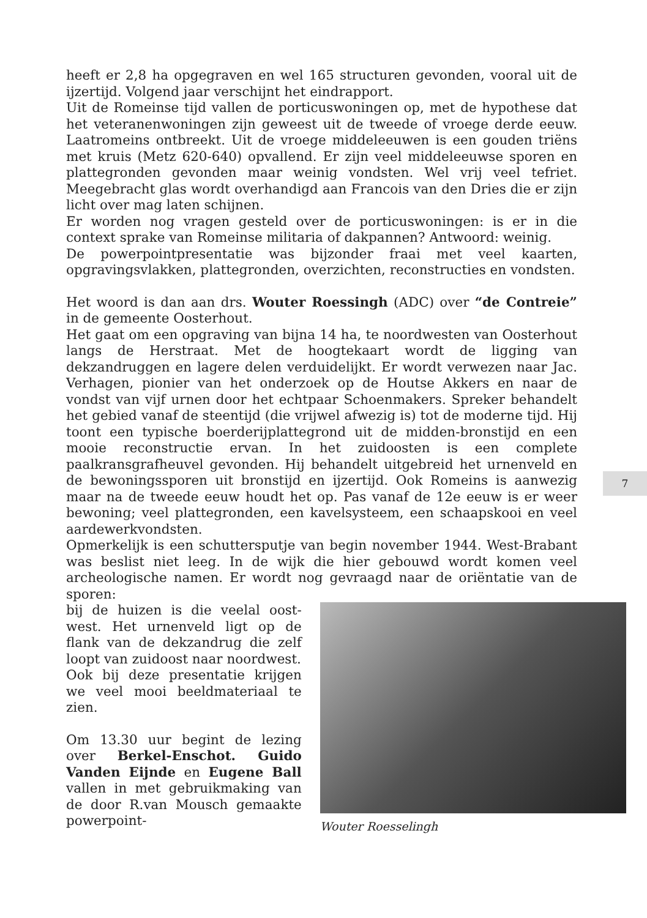heeft er 2,8 ha opgegraven en wel 165 structuren gevonden, vooral uit de ijzertijd. Volgend jaar verschijnt het eindrapport.
Uit de Romeinse tijd vallen de porticuswoningen op, met de hypothese dat het veteranenwoningen zijn geweest uit de tweede of vroege derde eeuw. Laatromeins ontbreekt. Uit de vroege middeleeuwen is een gouden triëns met kruis (Metz 620-640) opvallend. Er zijn veel middeleeuwse sporen en plattegronden gevonden maar weinig vondsten. Wel vrij veel tefriet. Meegebracht glas wordt overhandigd aan Francois van den Dries die er zijn licht over mag laten schijnen.
Er worden nog vragen gesteld over de porticuswoningen: is er in die context sprake van Romeinse militaria of dakpannen? Antwoord: weinig.
De powerpointpresentatie was bijzonder fraai met veel kaarten, opgravingsvlakken, plattegronden, overzichten, reconstructies en vondsten.
Het woord is dan aan drs. Wouter Roessingh (ADC) over “de Contreie” in de gemeente Oosterhout.
Het gaat om een opgraving van bijna 14 ha, te noordwesten van Oosterhout langs de Herstraat. Met de hoogtekaart wordt de ligging van dekzandruggen en lagere delen verduidelijkt. Er wordt verwezen naar Jac. Verhagen, pionier van het onderzoek op de Houtse Akkers en naar de vondst van vijf urnen door het echtpaar Schoenmakers. Spreker behandelt het gebied vanaf de steentijd (die vrijwel afwezig is) tot de moderne tijd. Hij toont een typische boerderijplattegrond uit de midden-bronstijd en een mooie reconstructie ervan. In het zuidoosten is een complete paalkransgrafheuvel gevonden. Hij behandelt uitgebreid het urnenveld en de bewoningssporen uit bronstijd en ijzertijd. Ook Romeins is aanwezig maar na de tweede eeuw houdt het op. Pas vanaf de 12e eeuw is er weer bewoning; veel plattegronden, een kavelsysteem, een schaapskooi en veel aardewerkvondsten.
Opmerkelijk is een schuttersputje van begin november 1944. West-Brabant was beslist niet leeg. In de wijk die hier gebouwd wordt komen veel archeologische namen. Er wordt nog gevraagd naar de oriëntatie van de sporen:
bij de huizen is die veelal oost-west. Het urnenveld ligt op de flank van de dekzandrug die zelf loopt van zuidoost naar noordwest.
Ook bij deze presentatie krijgen we veel mooi beeldmateriaal te zien.
Om 13.30 uur begint de lezing over Berkel-Enschot. Guido Vanden Eijnde en Eugene Ball vallen in met gebruikmaking van de door R.van Mousch gemaakte powerpoint-
Wouter Roesselingh
7